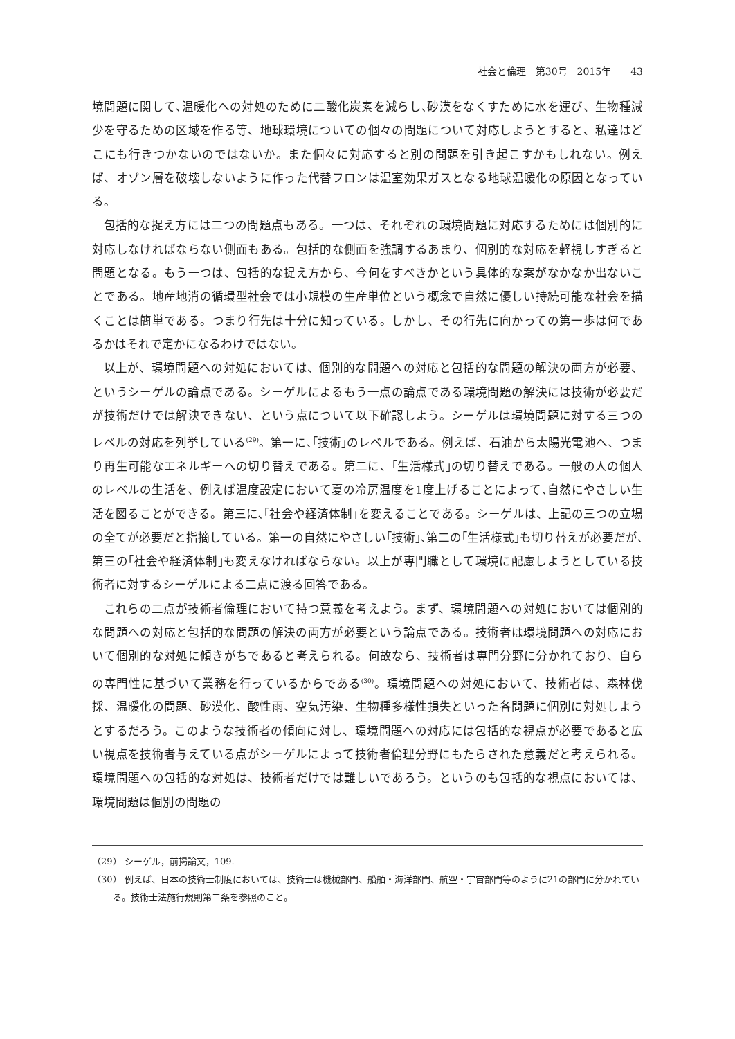社会と倫理　第30号　2015年　　43
境問題に関して､温暖化への対処のために二酸化炭素を減らし､砂漠をなくすために水を運び、生物種減少を守るための区域を作る等、地球環境についての個々の問題について対応しようとすると、私達はどこにも行きつかないのではないか。また個々に対応すると別の問題を引き起こすかもしれない。例えば、オゾン層を破壊しないように作った代替フロンは温室効果ガスとなる地球温暖化の原因となっている。
包括的な捉え方には二つの問題点もある。一つは、それぞれの環境問題に対応するためには個別的に対応しなければならない側面もある。包括的な側面を強調するあまり、個別的な対応を軽視しすぎると問題となる。もう一つは、包括的な捉え方から、今何をすべきかという具体的な案がなかなか出ないことである。地産地消の循環型社会では小規模の生産単位という概念で自然に優しい持続可能な社会を描くことは簡単である。つまり行先は十分に知っている。しかし、その行先に向かっての第一歩は何であるかはそれで定かになるわけではない。
以上が、環境問題への対処においては、個別的な問題への対応と包括的な問題の解決の両方が必要、というシーゲルの論点である。シーゲルによるもう一点の論点である環境問題の解決には技術が必要だが技術だけでは解決できない、という点について以下確認しよう。シーゲルは環境問題に対する三つのレベルの対応を列挙している<sup>(29)</sup>。第一に､｢技術｣のレベルである。例えば、石油から太陽光電池へ、つまり再生可能なエネルギーへの切り替えである。第二に、｢生活様式｣の切り替えである。一般の人の個人のレベルの生活を、例えば温度設定において夏の冷房温度を1度上げることによって､自然にやさしい生活を図ることができる。第三に､｢社会や経済体制｣を変えることである。シーゲルは、上記の三つの立場の全てが必要だと指摘している。第一の自然にやさしい｢技術｣､第二の｢生活様式｣も切り替えが必要だが､第三の｢社会や経済体制｣も変えなければならない。以上が専門職として環境に配慮しようとしている技術者に対するシーゲルによる二点に渡る回答である。
これらの二点が技術者倫理において持つ意義を考えよう。まず、環境問題への対処においては個別的な問題への対応と包括的な問題の解決の両方が必要という論点である。技術者は環境問題への対応において個別的な対処に傾きがちであると考えられる。何故なら、技術者は専門分野に分かれており、自らの専門性に基づいて業務を行っているからである<sup>(30)</sup>。環境問題への対処において、技術者は、森林伐採、温暖化の問題、砂漠化、酸性雨、空気汚染、生物種多様性損失といった各問題に個別に対処しようとするだろう。このような技術者の傾向に対し、環境問題への対応には包括的な視点が必要であると広い視点を技術者与えている点がシーゲルによって技術者倫理分野にもたらされた意義だと考えられる。環境問題への包括的な対処は、技術者だけでは難しいであろう。というのも包括的な視点においては、環境問題は個別の問題の
（29） シーゲル，前掲論文，109.
（30） 例えば、日本の技術士制度においては、技術士は機械部門、船舶・海洋部門、航空・宇宙部門等のように21の部門に分かれている。技術士法施行規則第二条を参照のこと。